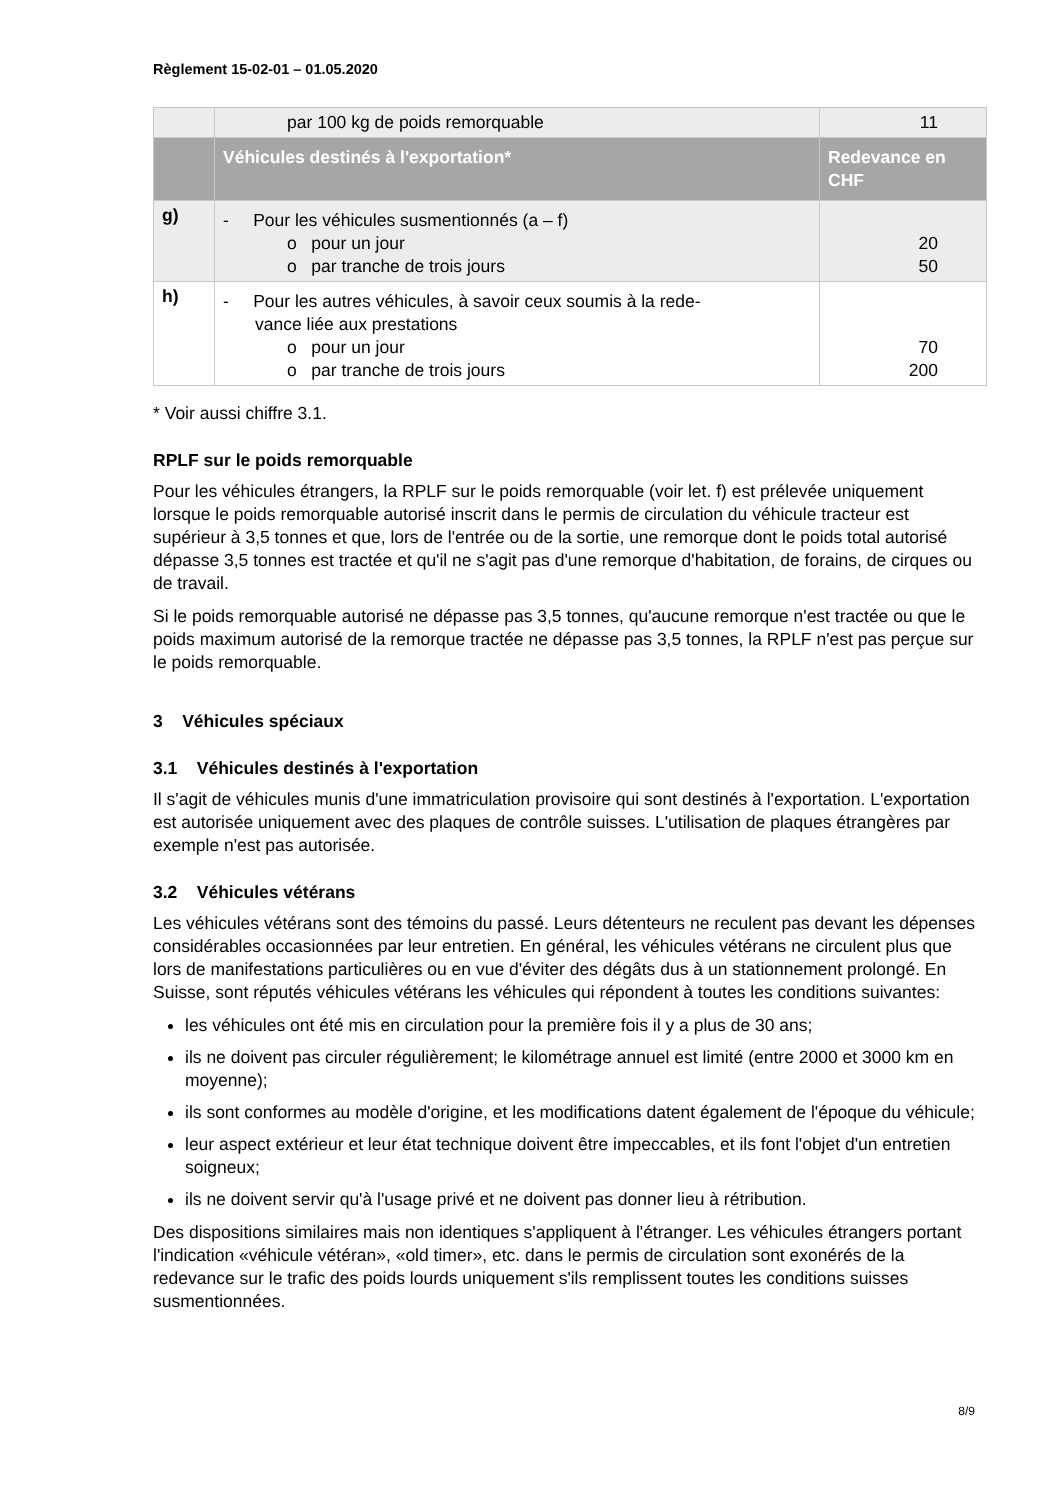Règlement 15-02-01 – 01.05.2020
| | par 100 kg de poids remorquable | 11 |
| | Véhicules destinés à l'exportation* | Redevance en CHF |
| g) | - Pour les véhicules susmentionnés (a – f) o pour un jour o par tranche de trois jours | 20 50 |
| h) | - Pour les autres véhicules, à savoir ceux soumis à la rede- vance liée aux prestations o pour un jour o par tranche de trois jours | 70 200 |
* Voir aussi chiffre 3.1.
RPLF sur le poids remorquable
Pour les véhicules étrangers, la RPLF sur le poids remorquable (voir let. f) est prélevée uniquement lorsque le poids remorquable autorisé inscrit dans le permis de circulation du véhicule tracteur est supérieur à 3,5 tonnes et que, lors de l'entrée ou de la sortie, une remorque dont le poids total autorisé dépasse 3,5 tonnes est tractée et qu'il ne s'agit pas d'une remorque d'habitation, de forains, de cirques ou de travail.
Si le poids remorquable autorisé ne dépasse pas 3,5 tonnes, qu'aucune remorque n'est tractée ou que le poids maximum autorisé de la remorque tractée ne dépasse pas 3,5 tonnes, la RPLF n'est pas perçue sur le poids remorquable.
3 Véhicules spéciaux
3.1 Véhicules destinés à l'exportation
Il s'agit de véhicules munis d'une immatriculation provisoire qui sont destinés à l'exportation. L'exportation est autorisée uniquement avec des plaques de contrôle suisses. L'utilisation de plaques étrangères par exemple n'est pas autorisée.
3.2 Véhicules vétérans
Les véhicules vétérans sont des témoins du passé. Leurs détenteurs ne reculent pas devant les dépenses considérables occasionnées par leur entretien. En général, les véhicules vétérans ne circulent plus que lors de manifestations particulières ou en vue d'éviter des dégâts dus à un stationnement prolongé. En Suisse, sont réputés véhicules vétérans les véhicules qui répondent à toutes les conditions suivantes:
les véhicules ont été mis en circulation pour la première fois il y a plus de 30 ans;
ils ne doivent pas circuler régulièrement; le kilométrage annuel est limité (entre 2000 et 3000 km en moyenne);
ils sont conformes au modèle d'origine, et les modifications datent également de l'époque du véhicule;
leur aspect extérieur et leur état technique doivent être impeccables, et ils font l'objet d'un entretien soigneux;
ils ne doivent servir qu'à l'usage privé et ne doivent pas donner lieu à rétribution.
Des dispositions similaires mais non identiques s'appliquent à l'étranger. Les véhicules étrangers portant l'indication «véhicule vétéran», «old timer», etc. dans le permis de circulation sont exonérés de la redevance sur le trafic des poids lourds uniquement s'ils remplissent toutes les conditions suisses susmentionnées.
8/9